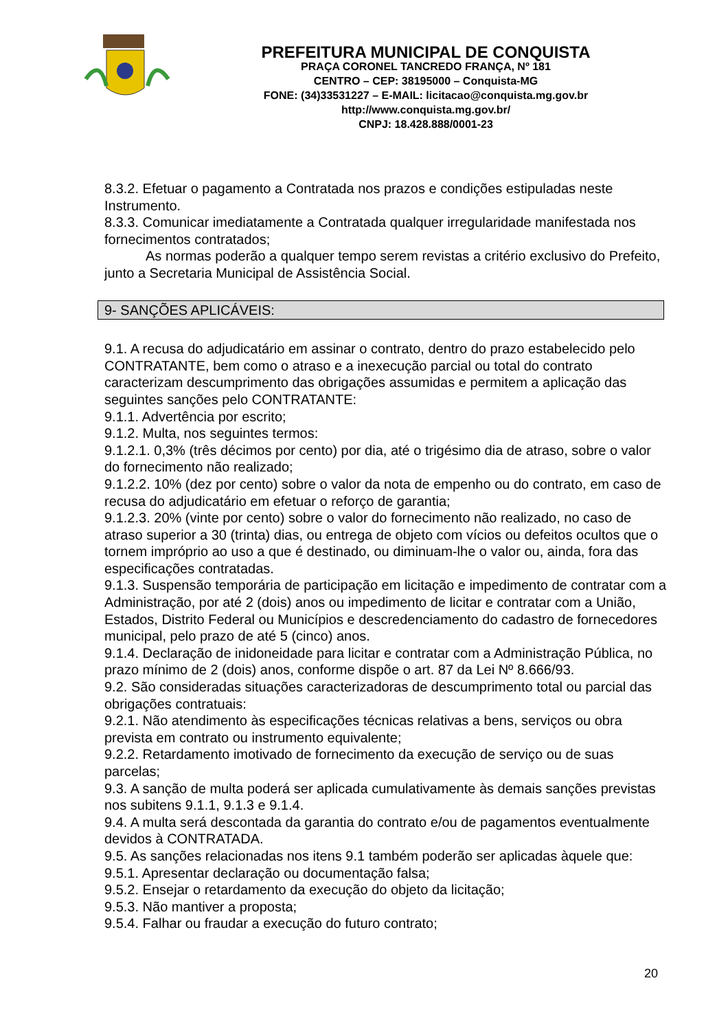PREFEITURA MUNICIPAL DE CONQUISTA
PRAÇA CORONEL TANCREDO FRANÇA, Nº 181
CENTRO – CEP: 38195000 – Conquista-MG
FONE: (34)33531227 – E-MAIL: licitacao@conquista.mg.gov.br
http://www.conquista.mg.gov.br/
CNPJ: 18.428.888/0001-23
8.3.2. Efetuar o pagamento a Contratada nos prazos e condições estipuladas neste Instrumento.
8.3.3. Comunicar imediatamente a Contratada qualquer irregularidade manifestada nos fornecimentos contratados;
As normas poderão a qualquer tempo serem revistas a critério exclusivo do Prefeito, junto a Secretaria Municipal de Assistência Social.
9- SANÇÕES APLICÁVEIS:
9.1. A recusa do adjudicatário em assinar o contrato, dentro do prazo estabelecido pelo CONTRATANTE, bem como o atraso e a inexecução parcial ou total do contrato caracterizam descumprimento das obrigações assumidas e permitem a aplicação das seguintes sanções pelo CONTRATANTE:
9.1.1. Advertência por escrito;
9.1.2. Multa, nos seguintes termos:
9.1.2.1. 0,3% (três décimos por cento) por dia, até o trigésimo dia de atraso, sobre o valor do fornecimento não realizado;
9.1.2.2. 10% (dez por cento) sobre o valor da nota de empenho ou do contrato, em caso de recusa do adjudicatário em efetuar o reforço de garantia;
9.1.2.3. 20% (vinte por cento) sobre o valor do fornecimento não realizado, no caso de atraso superior a 30 (trinta) dias, ou entrega de objeto com vícios ou defeitos ocultos que o tornem impróprio ao uso a que é destinado, ou diminuam-lhe o valor ou, ainda, fora das especificações contratadas.
9.1.3. Suspensão temporária de participação em licitação e impedimento de contratar com a Administração, por até 2 (dois) anos ou impedimento de licitar e contratar com a União, Estados, Distrito Federal ou Municípios e descredenciamento do cadastro de fornecedores municipal, pelo prazo de até 5 (cinco) anos.
9.1.4. Declaração de inidoneidade para licitar e contratar com a Administração Pública, no prazo mínimo de 2 (dois) anos, conforme dispõe o art. 87 da Lei Nº 8.666/93.
9.2. São consideradas situações caracterizadoras de descumprimento total ou parcial das obrigações contratuais:
9.2.1. Não atendimento às especificações técnicas relativas a bens, serviços ou obra prevista em contrato ou instrumento equivalente;
9.2.2. Retardamento imotivado de fornecimento da execução de serviço ou de suas parcelas;
9.3. A sanção de multa poderá ser aplicada cumulativamente às demais sanções previstas nos subitens 9.1.1, 9.1.3 e 9.1.4.
9.4. A multa será descontada da garantia do contrato e/ou de pagamentos eventualmente devidos à CONTRATADA.
9.5. As sanções relacionadas nos itens 9.1 também poderão ser aplicadas àquele que:
9.5.1. Apresentar declaração ou documentação falsa;
9.5.2. Ensejar o retardamento da execução do objeto da licitação;
9.5.3. Não mantiver a proposta;
9.5.4. Falhar ou fraudar a execução do futuro contrato;
20